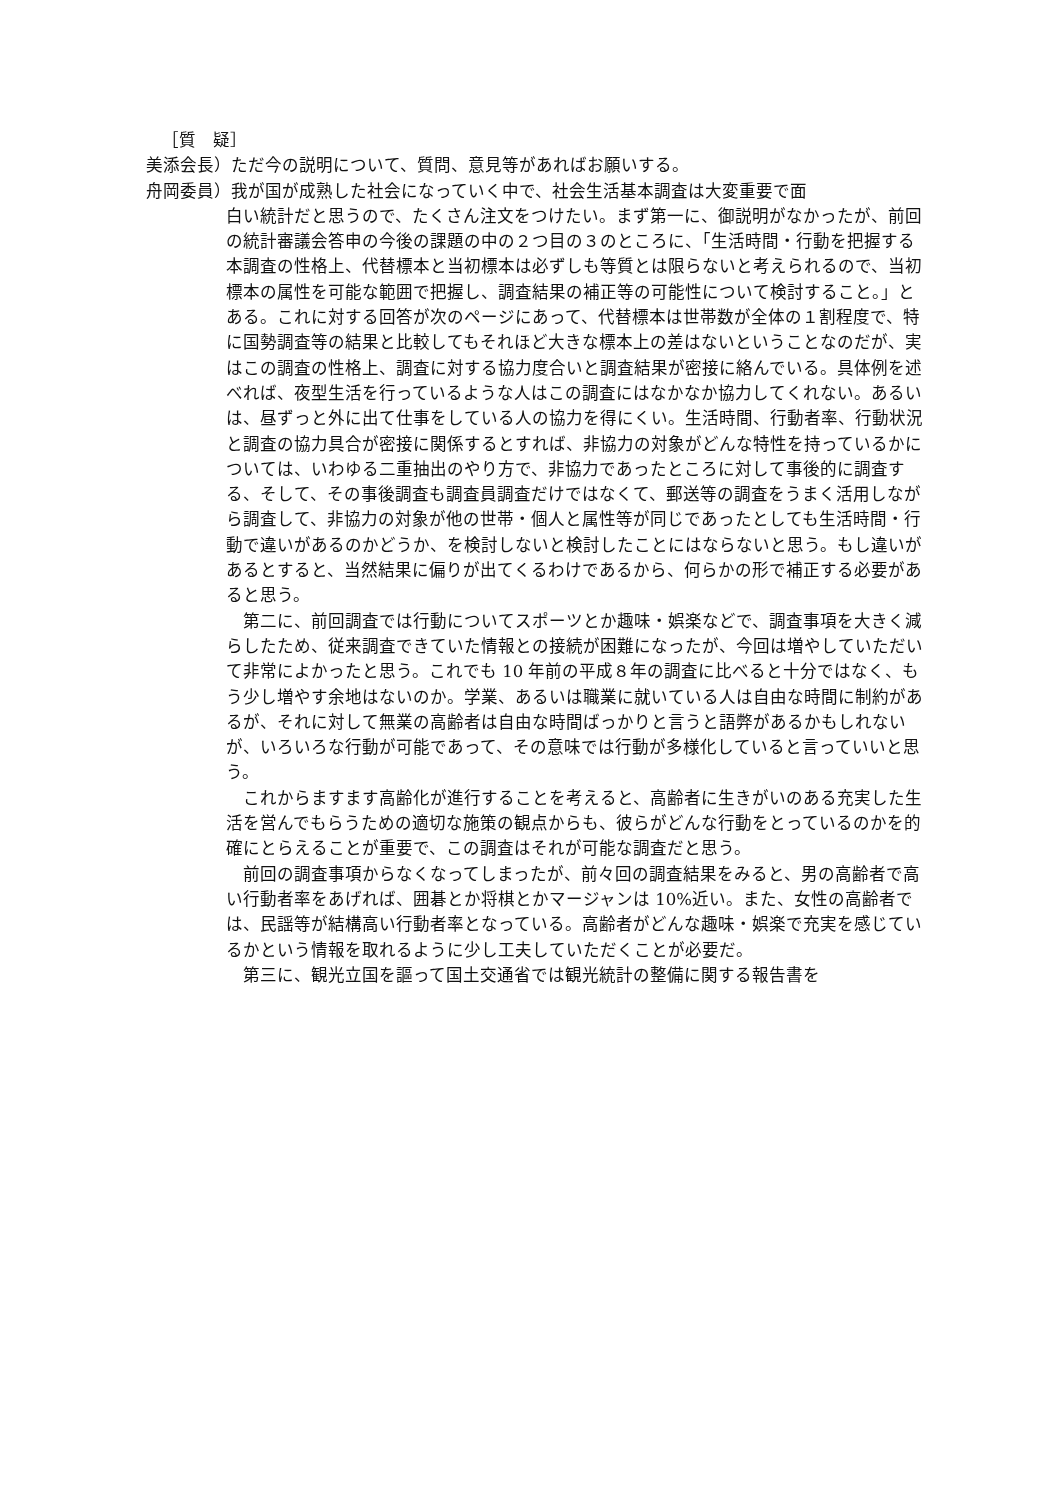［質　疑］
美添会長）ただ今の説明について、質問、意見等があればお願いする。
舟岡委員）我が国が成熟した社会になっていく中で、社会生活基本調査は大変重要で面
白い統計だと思うので、たくさん注文をつけたい。まず第一に、御説明がなかったが、前回の統計審議会答申の今後の課題の中の２つ目の３のところに、「生活時間・行動を把握する本調査の性格上、代替標本と当初標本は必ずしも等質とは限らないと考えられるので、当初標本の属性を可能な範囲で把握し、調査結果の補正等の可能性について検討すること。」とある。これに対する回答が次のページにあって、代替標本は世帯数が全体の１割程度で、特に国勢調査等の結果と比較してもそれほど大きな標本上の差はないということなのだが、実はこの調査の性格上、調査に対する協力度合いと調査結果が密接に絡んでいる。具体例を述べれば、夜型生活を行っているような人はこの調査にはなかなか協力してくれない。あるいは、昼ずっと外に出て仕事をしている人の協力を得にくい。生活時間、行動者率、行動状況と調査の協力具合が密接に関係するとすれば、非協力の対象がどんな特性を持っているかについては、いわゆる二重抽出のやり方で、非協力であったところに対して事後的に調査する、そして、その事後調査も調査員調査だけではなくて、郵送等の調査をうまく活用しながら調査して、非協力の対象が他の世帯・個人と属性等が同じであったとしても生活時間・行動で違いがあるのかどうか、を検討しないと検討したことにはならないと思う。もし違いがあるとすると、当然結果に偏りが出てくるわけであるから、何らかの形で補正する必要があると思う。
第二に、前回調査では行動についてスポーツとか趣味・娯楽などで、調査事項を大きく減らしたため、従来調査できていた情報との接続が困難になったが、今回は増やしていただいて非常によかったと思う。これでも 10 年前の平成８年の調査に比べると十分ではなく、もう少し増やす余地はないのか。学業、あるいは職業に就いている人は自由な時間に制約があるが、それに対して無業の高齢者は自由な時間ばっかりと言うと語弊があるかもしれないが、いろいろな行動が可能であって、その意味では行動が多様化していると言っていいと思う。
これからますます高齢化が進行することを考えると、高齢者に生きがいのある充実した生活を営んでもらうための適切な施策の観点からも、彼らがどんな行動をとっているのかを的確にとらえることが重要で、この調査はそれが可能な調査だと思う。
前回の調査事項からなくなってしまったが、前々回の調査結果をみると、男の高齢者で高い行動者率をあげれば、囲碁とか将棋とかマージャンは 10%近い。また、女性の高齢者では、民謡等が結構高い行動者率となっている。高齢者がどんな趣味・娯楽で充実を感じているかという情報を取れるように少し工夫していただくことが必要だ。
第三に、観光立国を謳って国土交通省では観光統計の整備に関する報告書を